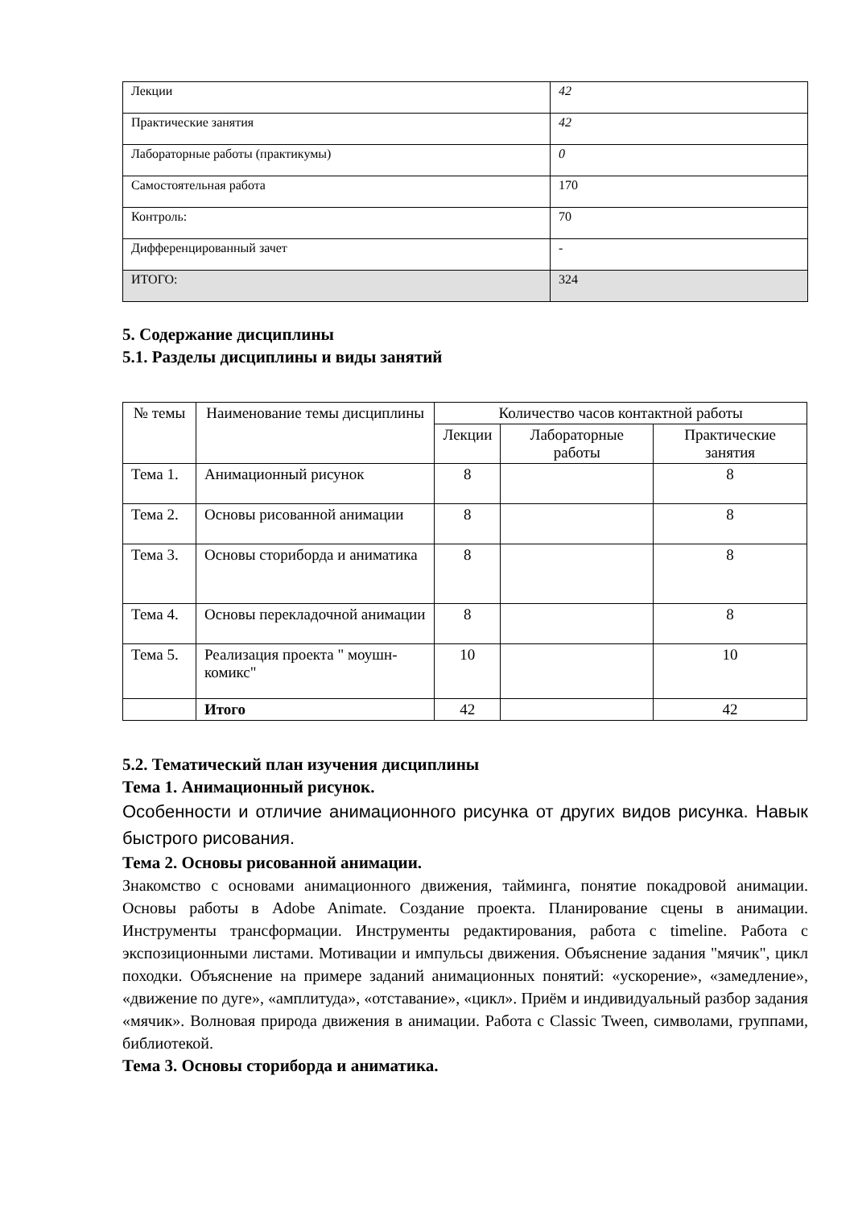| Лекции | 42 |
| Практические занятия | 42 |
| Лабораторные работы (практикумы) | 0 |
| Самостоятельная работа | 170 |
| Контроль: | 70 |
| Дифференцированный зачет | - |
| ИТОГО: | 324 |
5. Содержание дисциплины
5.1. Разделы дисциплины и виды занятий
| № темы | Наименование темы дисциплины | Количество часов контактной работы | | |
| --- | --- | --- | --- | --- |
| | | Лекции | Лабораторные работы | Практические занятия |
| Тема 1. | Анимационный рисунок | 8 | | 8 |
| Тема 2. | Основы рисованной анимации | 8 | | 8 |
| Тема 3. | Основы сториборда и аниматика | 8 | | 8 |
| Тема 4. | Основы перекладочной анимации | 8 | | 8 |
| Тема 5. | Реализация проекта " моушн-комикс" | 10 | | 10 |
| | Итого | 42 | | 42 |
5.2. Тематический план изучения дисциплины
Тема 1. Анимационный рисунок.
Особенности и отличие анимационного рисунка от других видов рисунка. Навык быстрого рисования.
Тема 2. Основы рисованной анимации.
Знакомство с основами анимационного движения, тайминга, понятие покадровой анимации. Основы работы в Adobe Animate. Создание проекта. Планирование сцены в анимации. Инструменты трансформации. Инструменты редактирования, работа с timeline. Работа с экспозиционными листами. Мотивации и импульсы движения. Объяснение задания "мячик", цикл походки. Объяснение на примере заданий анимационных понятий: «ускорение», «замедление», «движение по дуге», «амплитуда», «отставание», «цикл». Приём и индивидуальный разбор задания «мячик». Волновая природа движения в анимации. Работа с Classic Tween, символами, группами, библиотекой.
Тема 3. Основы сториборда и аниматика.